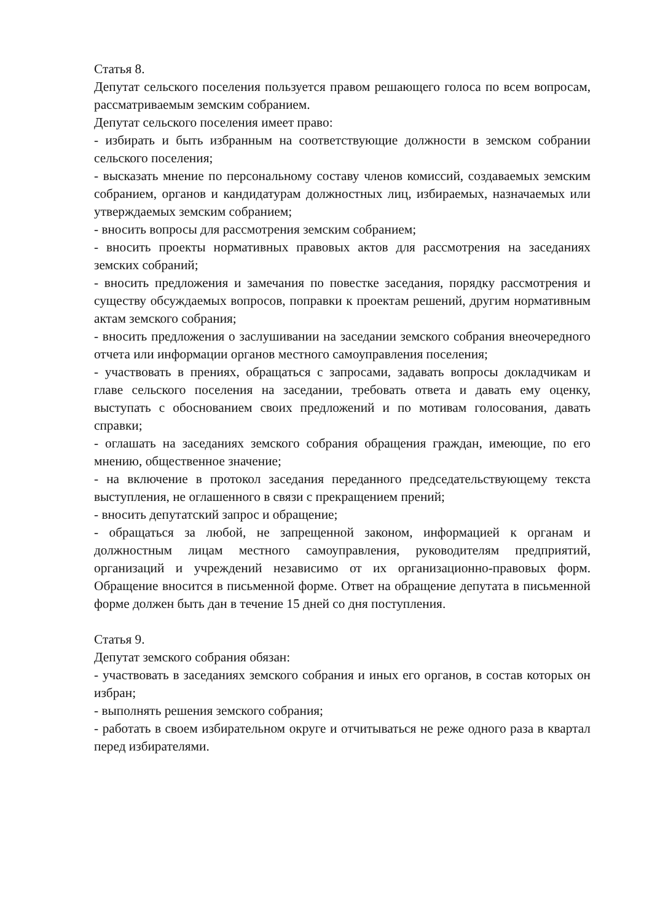Статья 8.
Депутат сельского поселения пользуется правом решающего голоса по всем вопросам, рассматриваемым земским собранием.
Депутат сельского поселения имеет право:
- избирать и быть избранным на соответствующие должности в земском собрании сельского поселения;
- высказать мнение по персональному составу членов комиссий, создаваемых земским собранием, органов и кандидатурам должностных лиц, избираемых, назначаемых или утверждаемых земским собранием;
- вносить вопросы для рассмотрения земским собранием;
- вносить проекты нормативных правовых актов для рассмотрения на заседаниях земских собраний;
- вносить предложения и замечания по повестке заседания, порядку рассмотрения и существу обсуждаемых вопросов, поправки к проектам решений, другим нормативным актам земского собрания;
- вносить предложения о заслушивании на заседании земского собрания внеочередного отчета или информации органов местного самоуправления поселения;
- участвовать в прениях, обращаться с запросами, задавать вопросы докладчикам и главе сельского поселения на заседании, требовать ответа и давать ему оценку, выступать с обоснованием своих предложений и по мотивам голосования, давать справки;
- оглашать на заседаниях земского собрания обращения граждан, имеющие, по его мнению, общественное значение;
- на включение в протокол заседания переданного председательствующему текста выступления, не оглашенного в связи с прекращением прений;
- вносить депутатский запрос и обращение;
- обращаться за любой, не запрещенной законом, информацией к органам и должностным лицам местного самоуправления, руководителям предприятий, организаций и учреждений независимо от их организационно-правовых форм. Обращение вносится в письменной форме. Ответ на обращение депутата в письменной форме должен быть дан в течение 15 дней со дня поступления.
Статья 9.
Депутат земского собрания обязан:
- участвовать в заседаниях земского собрания и иных его органов, в состав которых он избран;
- выполнять решения земского собрания;
- работать в своем избирательном округе и отчитываться не реже одного раза в квартал перед избирателями.